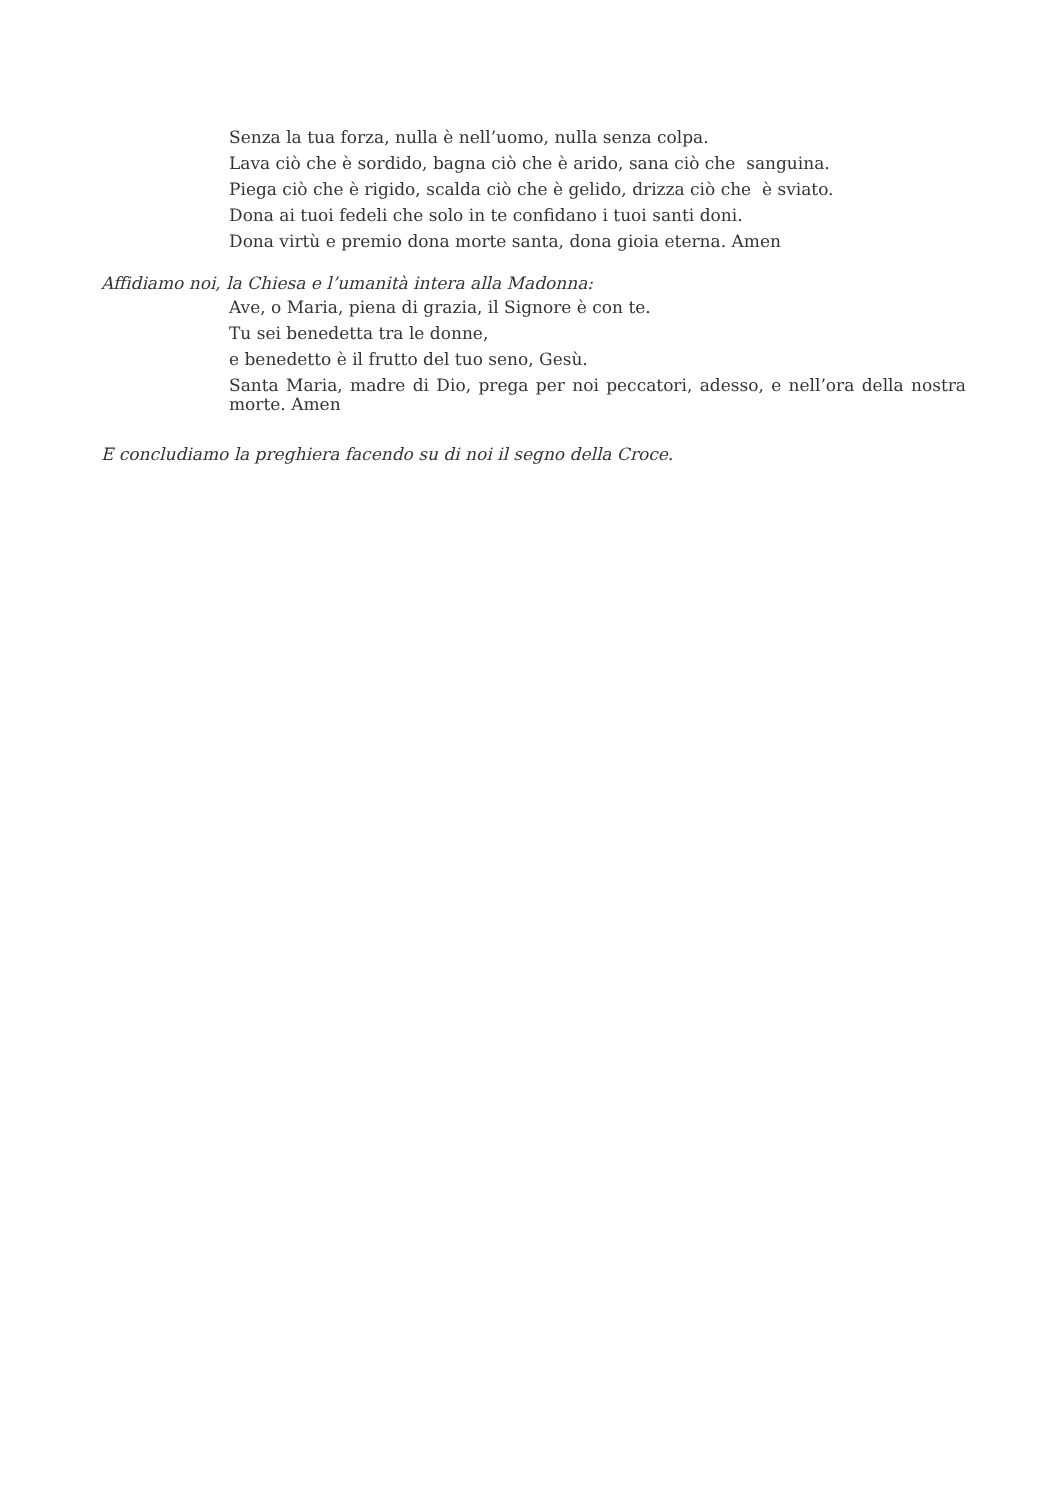Senza la tua forza, nulla è nell’uomo, nulla senza colpa.
Lava ciò che è sordido, bagna ciò che è arido, sana ciò che sanguina.
Piega ciò che è rigido, scalda ciò che è gelido, drizza ciò che è sviato.
Dona ai tuoi fedeli che solo in te confidano i tuoi santi doni.
Dona virtù e premio dona morte santa, dona gioia eterna. Amen
Affidiamo noi, la Chiesa e l’umanità intera alla Madonna:
Ave, o Maria, piena di grazia, il Signore è con te.
Tu sei benedetta tra le donne,
e benedetto è il frutto del tuo seno, Gesù.
Santa Maria, madre di Dio, prega per noi peccatori, adesso, e nell’ora della nostra morte. Amen
E concludiamo la preghiera facendo su di noi il segno della Croce.